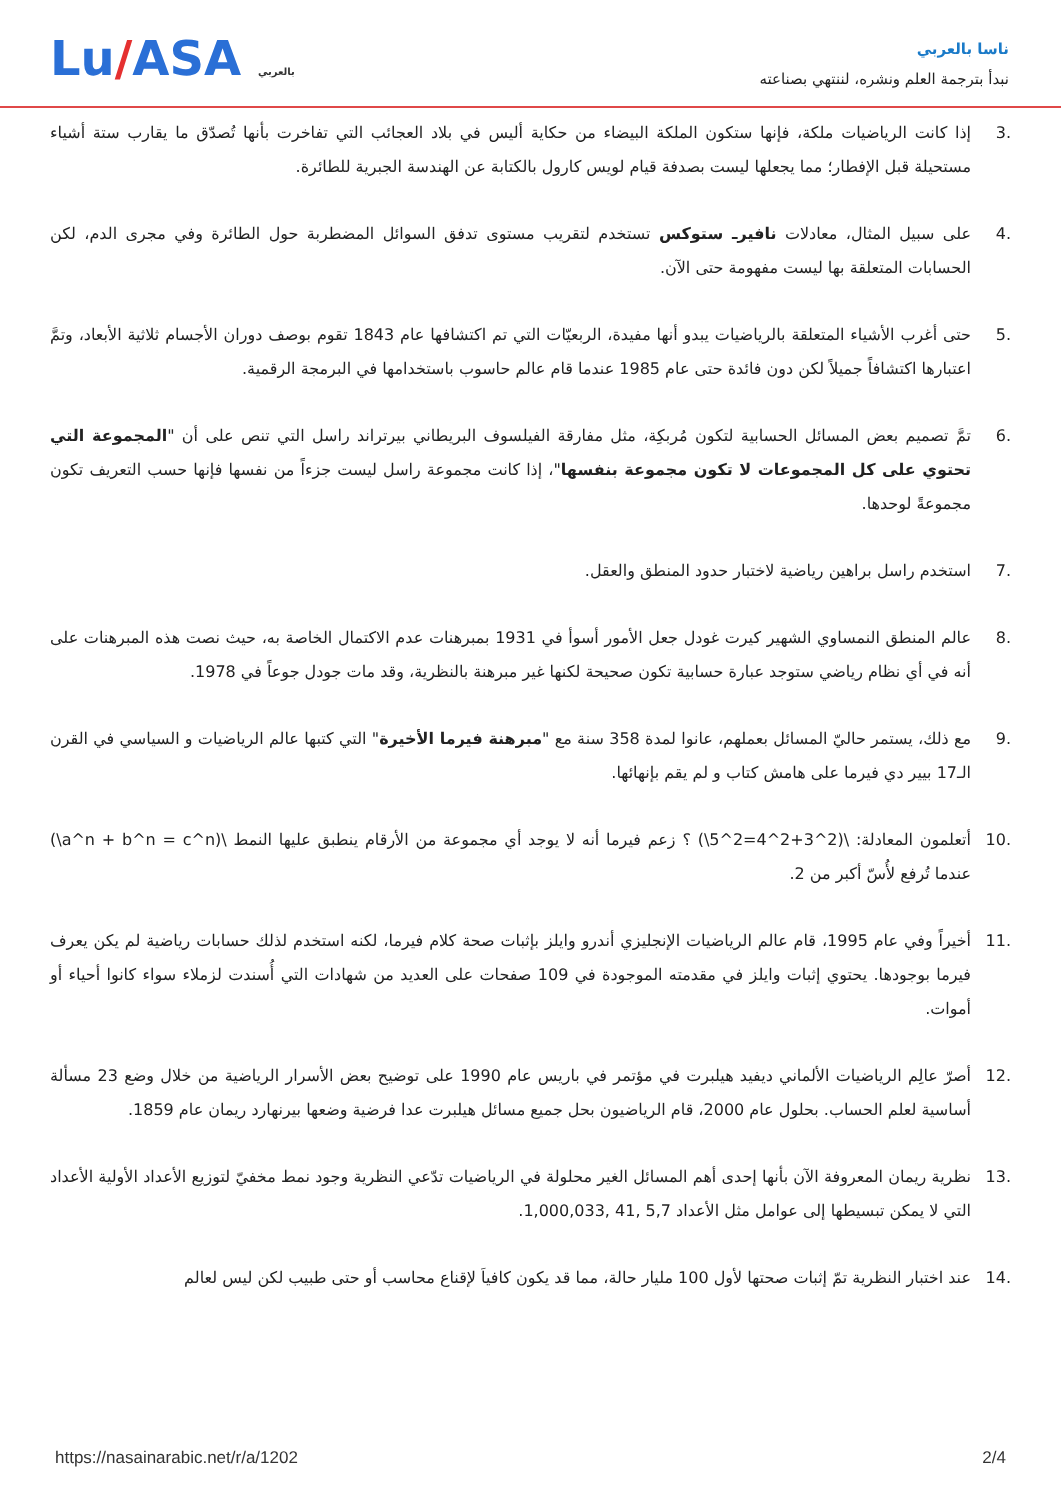Lu/ASA بالعربي
ناسا بالعربي
نبدأ بترجمة العلم ونشره، لننتهي بصناعته
.3 إذا كانت الرياضيات ملكة، فإنها ستكون الملكة البيضاء من حكاية أليس في بلاد العجائب التي تفاخرت بأنها تُصدّق ما يقارب ستة أشياء مستحيلة قبل الإفطار؛ مما يجعلها ليست بصدفة قيام لويس كارول بالكتابة عن الهندسة الجبرية للطائرة.
.4 على سبيل المثال، معادلات نافيرـ ستوكس تستخدم لتقريب مستوى تدفق السوائل المضطربة حول الطائرة وفي مجرى الدم، لكن الحسابات المتعلقة بها ليست مفهومة حتى الآن.
.5 حتى أغرب الأشياء المتعلقة بالرياضيات يبدو أنها مفيدة، الربعيّات التي تم اكتشافها عام 1843 تقوم بوصف دوران الأجسام ثلاثية الأبعاد، وتمَّ اعتبارها اكتشافاً جميلاً لكن دون فائدة حتى عام 1985 عندما قام عالم حاسوب باستخدامها في البرمجة الرقمية.
.6 تمَّ تصميم بعض المسائل الحسابية لتكون مُربكِة، مثل مفارقة الفيلسوف البريطاني بيرتراند راسل التي تنص على أن "المجموعة التي تحتوي على كل المجموعات لا تكون مجموعة بنفسها"، إذا كانت مجموعة راسل ليست جزءاً من نفسها فإنها حسب التعريف تكون مجموعةً لوحدها.
.7 استخدم راسل براهين رياضية لاختبار حدود المنطق والعقل.
.8 عالم المنطق النمساوي الشهير كيرت غودل جعل الأمور أسوأ في 1931 بمبرهنات عدم الاكتمال الخاصة به، حيث نصت هذه المبرهنات على أنه في أي نظام رياضي ستوجد عبارة حسابية تكون صحيحة لكنها غير مبرهنة بالنظرية، وقد مات جودل جوعاً في 1978.
.9 مع ذلك، يستمر حاليّ المسائل بعملهم، عانوا لمدة 358 سنة مع "مبرهنة فيرما الأخيرة" التي كتبها عالم الرياضيات و السياسي في القرن الـ17 بيير دي فيرما على هامش كتاب و لم يقم بإنهائها.
.10 أتعلمون المعادلة: \(2^3+2^4=2^5\) ؟ زعم فيرما أنه لا يوجد أي مجموعة من الأرقام ينطبق عليها النمط \(a^n + b^n = c^n\) عندما تُرفع لأُسّ أكبر من 2.
.11 أخيراً وفي عام 1995، قام عالم الرياضيات الإنجليزي أندرو وايلز بإثبات صحة كلام فيرما، لكنه استخدم لذلك حسابات رياضية لم يكن يعرف فيرما بوجودها. يحتوي إثبات وايلز في مقدمته الموجودة في 109 صفحات على العديد من شهادات التي أُسندت لزملاء سواء كانوا أحياء أو أموات.
.12 أصرّ عالِم الرياضيات الألماني ديفيد هيلبرت في مؤتمر في باريس عام 1990 على توضيح بعض الأسرار الرياضية من خلال وضع 23 مسألة أساسية لعلم الحساب. بحلول عام 2000، قام الرياضيون بحل جميع مسائل هيلبرت عدا فرضية وضعها بيرنهارد ريمان عام 1859.
.13 نظرية ريمان المعروفة الآن بأنها إحدى أهم المسائل الغير محلولة في الرياضيات تدّعي النظرية وجود نمط مخفيّ لتوزيع الأعداد الأولية الأعداد التي لا يمكن تبسيطها إلى عوامل مثل الأعداد 5,7 ,41 ,1,000,033.
.14 عند اختبار النظرية تمّ إثبات صحتها لأول 100 مليار حالة، مما قد يكون كافياَ لإقناع محاسب أو حتى طبيب لكن ليس لعالم
https://nasainarabic.net/r/a/1202 2/4